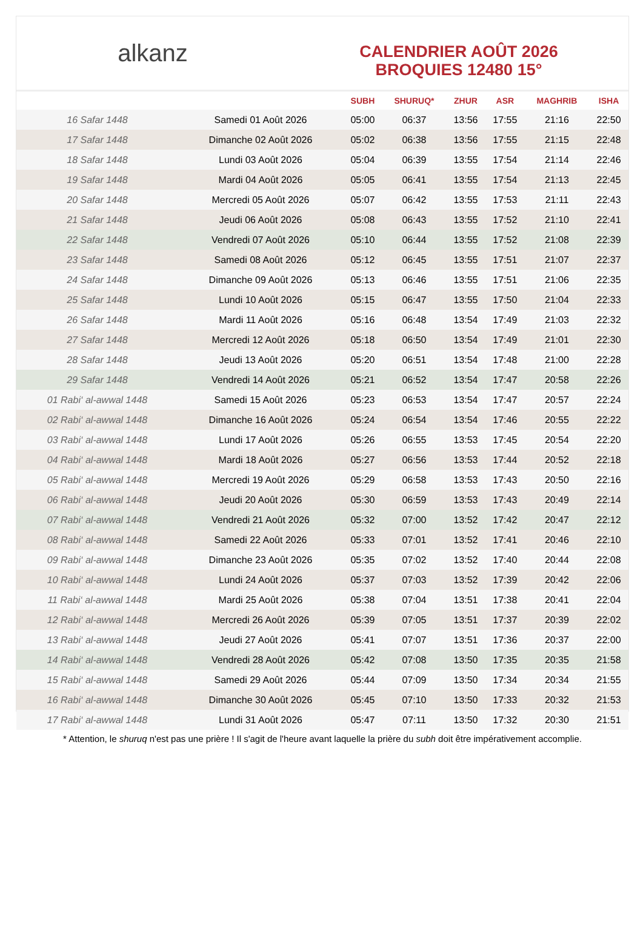alkanz
CALENDRIER AOÛT 2026
BROQUIES 12480 15°
| | | SUBH | SHURUQ* | ZHUR | ASR | MAGHRIB | ISHA |
| --- | --- | --- | --- | --- | --- | --- | --- |
| 16 Safar 1448 | Samedi 01 Août 2026 | 05:00 | 06:37 | 13:56 | 17:55 | 21:16 | 22:50 |
| 17 Safar 1448 | Dimanche 02 Août 2026 | 05:02 | 06:38 | 13:56 | 17:55 | 21:15 | 22:48 |
| 18 Safar 1448 | Lundi 03 Août 2026 | 05:04 | 06:39 | 13:55 | 17:54 | 21:14 | 22:46 |
| 19 Safar 1448 | Mardi 04 Août 2026 | 05:05 | 06:41 | 13:55 | 17:54 | 21:13 | 22:45 |
| 20 Safar 1448 | Mercredi 05 Août 2026 | 05:07 | 06:42 | 13:55 | 17:53 | 21:11 | 22:43 |
| 21 Safar 1448 | Jeudi 06 Août 2026 | 05:08 | 06:43 | 13:55 | 17:52 | 21:10 | 22:41 |
| 22 Safar 1448 | Vendredi 07 Août 2026 | 05:10 | 06:44 | 13:55 | 17:52 | 21:08 | 22:39 |
| 23 Safar 1448 | Samedi 08 Août 2026 | 05:12 | 06:45 | 13:55 | 17:51 | 21:07 | 22:37 |
| 24 Safar 1448 | Dimanche 09 Août 2026 | 05:13 | 06:46 | 13:55 | 17:51 | 21:06 | 22:35 |
| 25 Safar 1448 | Lundi 10 Août 2026 | 05:15 | 06:47 | 13:55 | 17:50 | 21:04 | 22:33 |
| 26 Safar 1448 | Mardi 11 Août 2026 | 05:16 | 06:48 | 13:54 | 17:49 | 21:03 | 22:32 |
| 27 Safar 1448 | Mercredi 12 Août 2026 | 05:18 | 06:50 | 13:54 | 17:49 | 21:01 | 22:30 |
| 28 Safar 1448 | Jeudi 13 Août 2026 | 05:20 | 06:51 | 13:54 | 17:48 | 21:00 | 22:28 |
| 29 Safar 1448 | Vendredi 14 Août 2026 | 05:21 | 06:52 | 13:54 | 17:47 | 20:58 | 22:26 |
| 01 Rabi‘ al-awwal 1448 | Samedi 15 Août 2026 | 05:23 | 06:53 | 13:54 | 17:47 | 20:57 | 22:24 |
| 02 Rabi‘ al-awwal 1448 | Dimanche 16 Août 2026 | 05:24 | 06:54 | 13:54 | 17:46 | 20:55 | 22:22 |
| 03 Rabi‘ al-awwal 1448 | Lundi 17 Août 2026 | 05:26 | 06:55 | 13:53 | 17:45 | 20:54 | 22:20 |
| 04 Rabi‘ al-awwal 1448 | Mardi 18 Août 2026 | 05:27 | 06:56 | 13:53 | 17:44 | 20:52 | 22:18 |
| 05 Rabi‘ al-awwal 1448 | Mercredi 19 Août 2026 | 05:29 | 06:58 | 13:53 | 17:43 | 20:50 | 22:16 |
| 06 Rabi‘ al-awwal 1448 | Jeudi 20 Août 2026 | 05:30 | 06:59 | 13:53 | 17:43 | 20:49 | 22:14 |
| 07 Rabi‘ al-awwal 1448 | Vendredi 21 Août 2026 | 05:32 | 07:00 | 13:52 | 17:42 | 20:47 | 22:12 |
| 08 Rabi‘ al-awwal 1448 | Samedi 22 Août 2026 | 05:33 | 07:01 | 13:52 | 17:41 | 20:46 | 22:10 |
| 09 Rabi‘ al-awwal 1448 | Dimanche 23 Août 2026 | 05:35 | 07:02 | 13:52 | 17:40 | 20:44 | 22:08 |
| 10 Rabi‘ al-awwal 1448 | Lundi 24 Août 2026 | 05:37 | 07:03 | 13:52 | 17:39 | 20:42 | 22:06 |
| 11 Rabi‘ al-awwal 1448 | Mardi 25 Août 2026 | 05:38 | 07:04 | 13:51 | 17:38 | 20:41 | 22:04 |
| 12 Rabi‘ al-awwal 1448 | Mercredi 26 Août 2026 | 05:39 | 07:05 | 13:51 | 17:37 | 20:39 | 22:02 |
| 13 Rabi‘ al-awwal 1448 | Jeudi 27 Août 2026 | 05:41 | 07:07 | 13:51 | 17:36 | 20:37 | 22:00 |
| 14 Rabi‘ al-awwal 1448 | Vendredi 28 Août 2026 | 05:42 | 07:08 | 13:50 | 17:35 | 20:35 | 21:58 |
| 15 Rabi‘ al-awwal 1448 | Samedi 29 Août 2026 | 05:44 | 07:09 | 13:50 | 17:34 | 20:34 | 21:55 |
| 16 Rabi‘ al-awwal 1448 | Dimanche 30 Août 2026 | 05:45 | 07:10 | 13:50 | 17:33 | 20:32 | 21:53 |
| 17 Rabi‘ al-awwal 1448 | Lundi 31 Août 2026 | 05:47 | 07:11 | 13:50 | 17:32 | 20:30 | 21:51 |
* Attention, le shuruq n'est pas une prière ! Il s'agit de l'heure avant laquelle la prière du subh doit être impérativement accomplie.